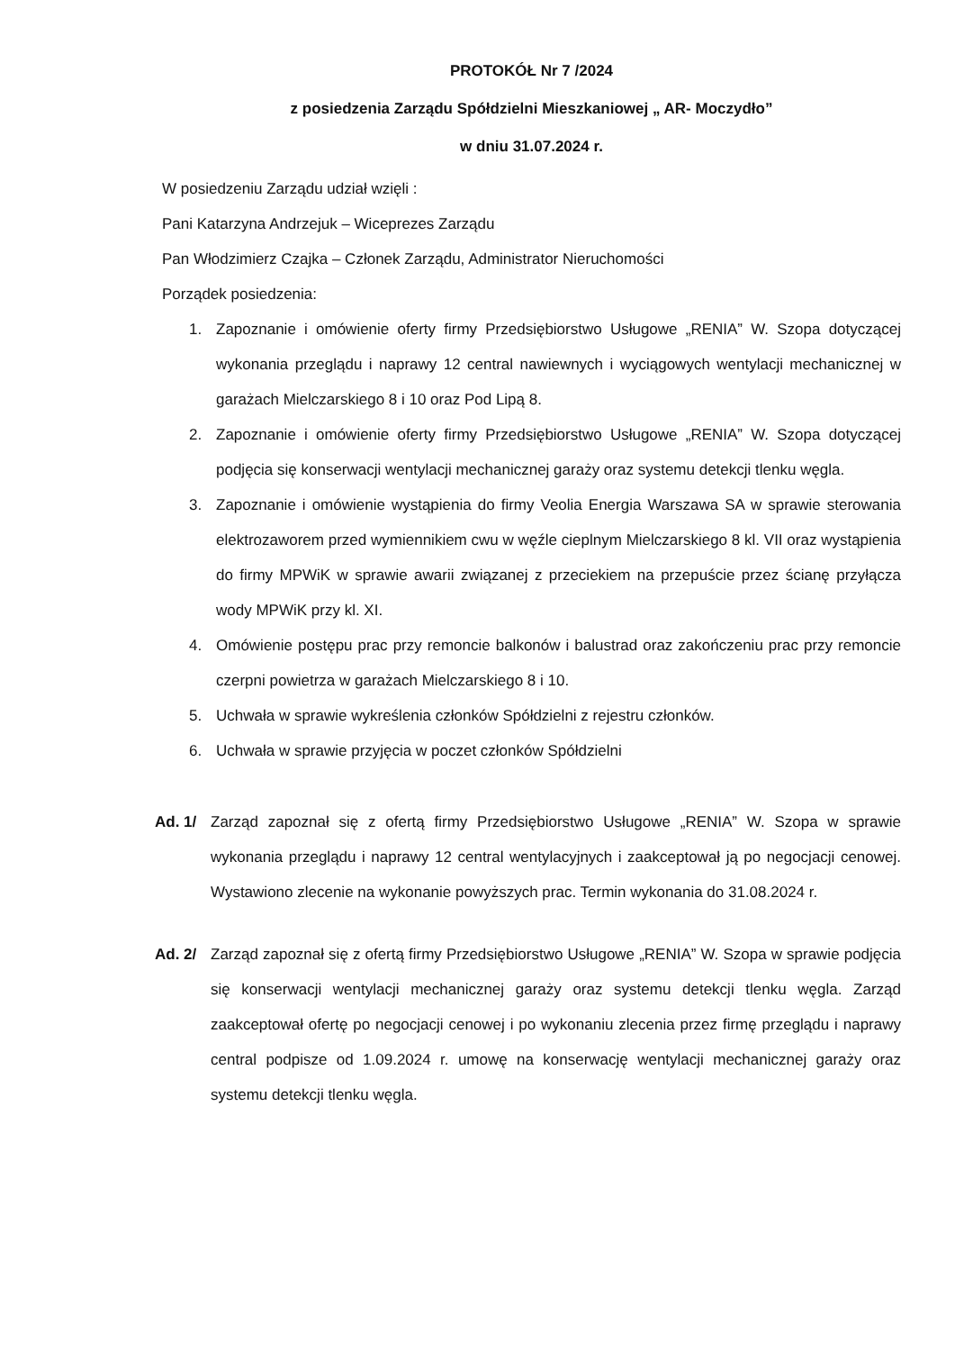PROTOKÓŁ Nr 7 /2024
z posiedzenia Zarządu Spółdzielni Mieszkaniowej „ AR- Moczydło”
w dniu 31.07.2024 r.
W posiedzeniu Zarządu udział wzięli :
Pani Katarzyna Andrzejuk – Wiceprezes Zarządu
Pan Włodzimierz Czajka – Członek Zarządu, Administrator Nieruchomości
Porządek posiedzenia:
1. Zapoznanie i omówienie oferty firmy Przedsiębiorstwo Usługowe „RENIA” W. Szopa dotyczącej wykonania przeglądu i naprawy 12 central nawiewnych i wyciągowych wentylacji mechanicznej w garażach Mielczarskiego 8 i 10 oraz Pod Lipą 8.
2. Zapoznanie i omówienie oferty firmy Przedsiębiorstwo Usługowe „RENIA” W. Szopa dotyczącej podjęcia się konserwacji wentylacji mechanicznej garaży oraz systemu detekcji tlenku węgla.
3. Zapoznanie i omówienie wystąpienia do firmy Veolia Energia Warszawa SA w sprawie sterowania elektrozaworem przed wymiennikiem cwu w węźle cieplnym Mielczarskiego 8 kl. VII oraz wystąpienia do firmy MPWiK w sprawie awarii związanej z przeciekiem na przepuście przez ścianę przyłącza wody MPWiK przy kl. XI.
4. Omówienie postępu prac przy remoncie balkonów i balustrad oraz zakończeniu prac przy remoncie czerpni powietrza w garażach Mielczarskiego 8 i 10.
5. Uchwała w sprawie wykreślenia członków Spółdzielni z rejestru członków.
6. Uchwała w sprawie przyjęcia w poczet członków Spółdzielni
Ad. 1/ Zarząd zapoznał się z ofertą firmy Przedsiębiorstwo Usługowe „RENIA” W. Szopa w sprawie wykonania przeglądu i naprawy 12 central wentylacyjnych i zaakceptował ją po negocjacji cenowej. Wystawiono zlecenie na wykonanie powyższych prac. Termin wykonania do 31.08.2024 r.
Ad. 2/ Zarząd zapoznał się z ofertą firmy Przedsiębiorstwo Usługowe „RENIA” W. Szopa w sprawie podjęcia się konserwacji wentylacji mechanicznej garaży oraz systemu detekcji tlenku węgla. Zarząd zaakceptował ofertę po negocjacji cenowej i po wykonaniu zlecenia przez firmę przeglądu i naprawy central podpisze od 1.09.2024 r. umowę na konserwację wentylacji mechanicznej garaży oraz systemu detekcji tlenku węgla.